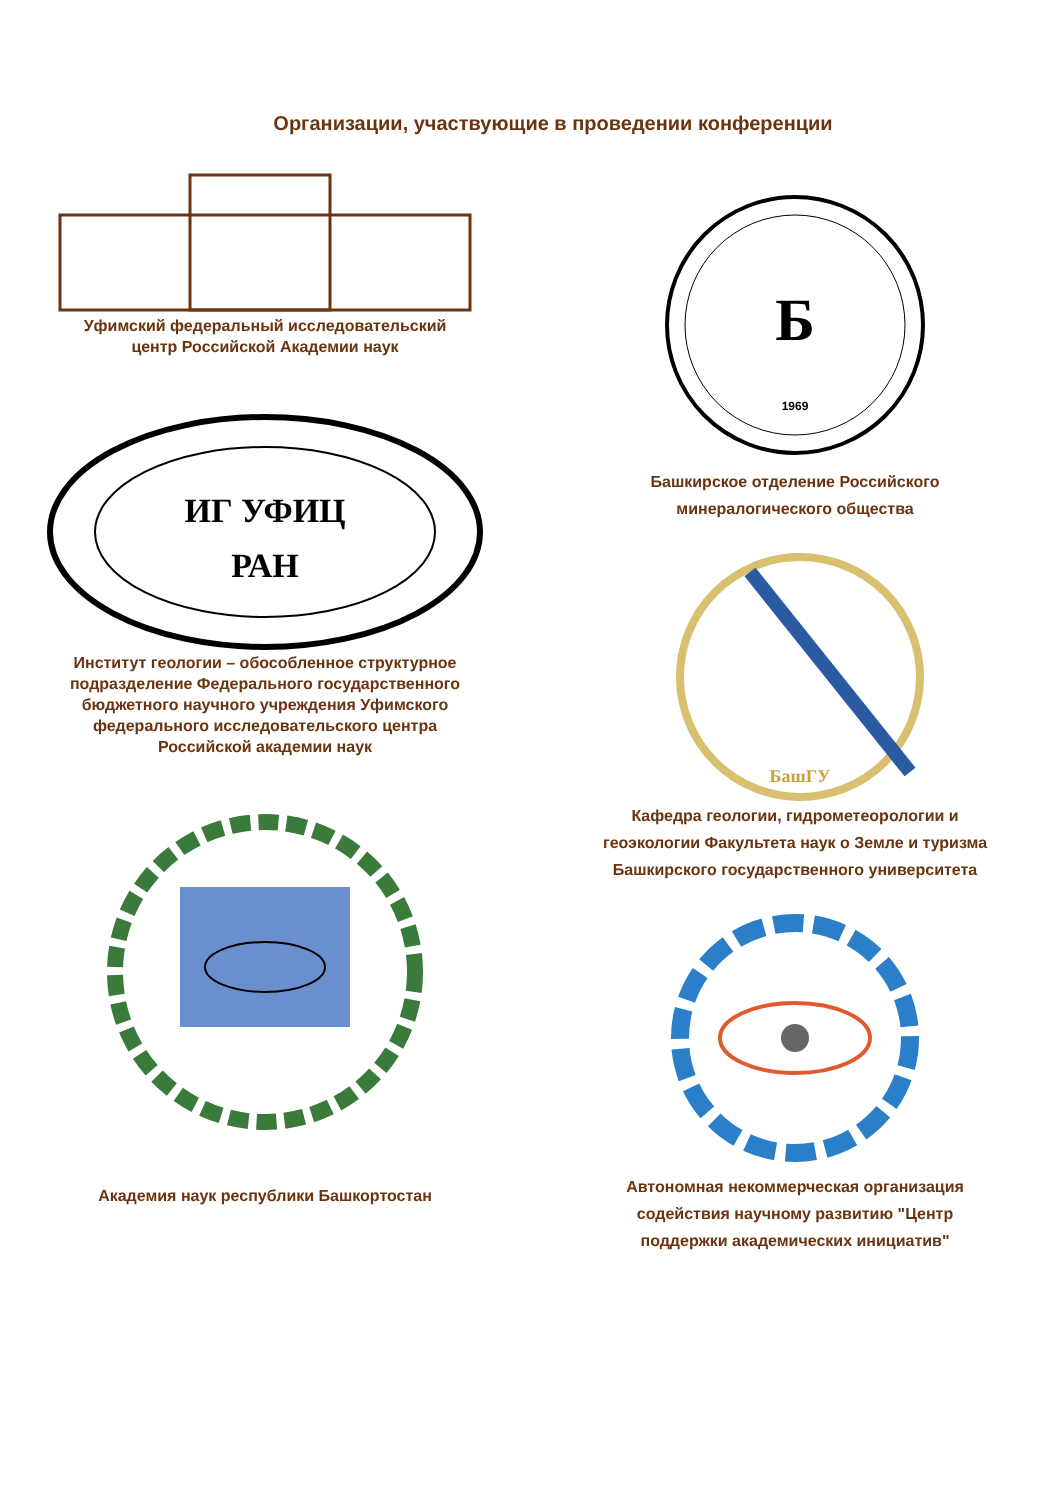Организации, участвующие в проведении конференции
Уфимский федеральный исследовательский
центр Российской Академии наук
ИГ УФИЦ
РАН
Институт геологии – обособленное структурное
подразделение Федерального государственного
бюджетного научного учреждения Уфимского
федерального исследовательского центра
Российской академии наук
Академия наук республики Башкортостан
Б
1969
Башкирское отделение Российского
минералогического общества
БашГУ
Кафедра геологии, гидрометеорологии и
геоэкологии Факультета наук о Земле и туризма
Башкирского государственного университета
Автономная некоммерческая организация
содействия научному развитию "Центр
поддержки академических инициатив"